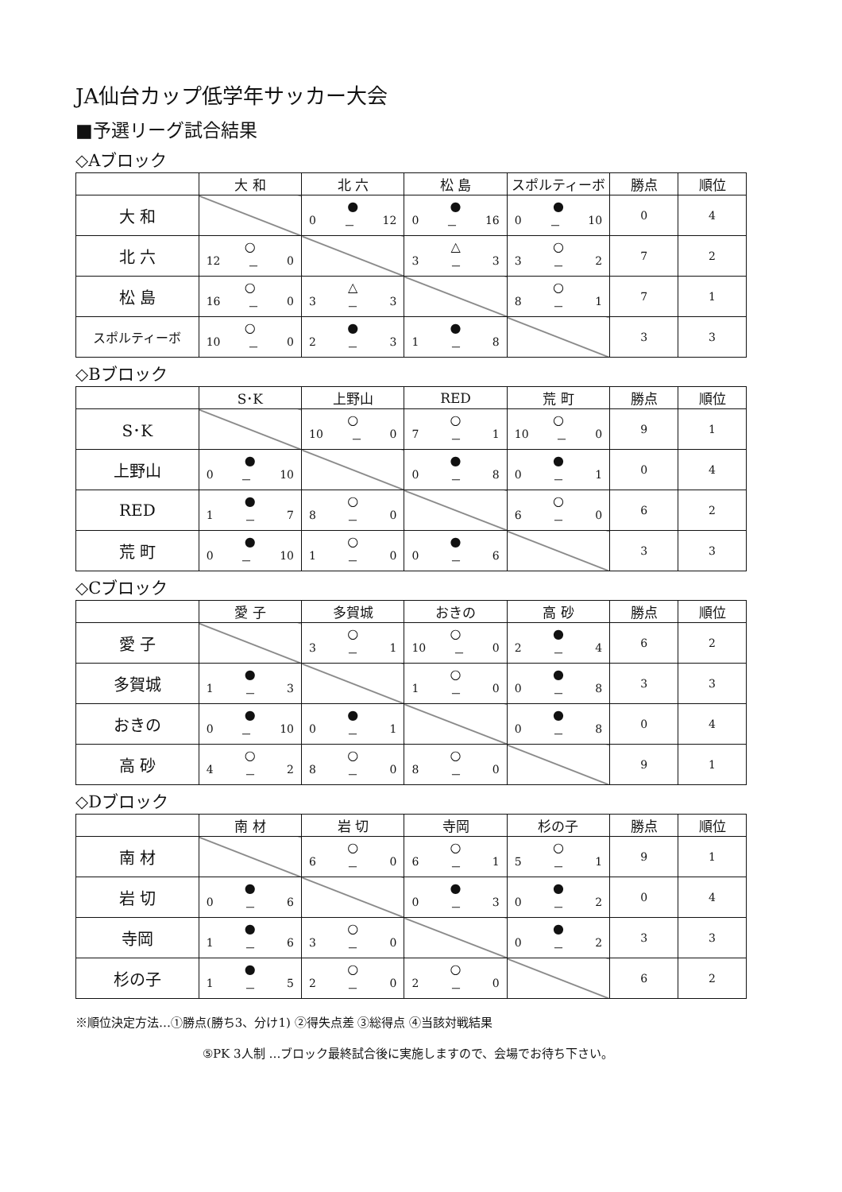JA仙台カップ低学年サッカー大会
■予選リーグ試合結果
◇Aブロック
| | 大 和 | 北 六 | 松 島 | スポルティーボ | 勝点 | 順位 |
| --- | --- | --- | --- | --- | --- | --- |
| 大 和 | | ● 0 － 12 | ● 0 － 16 | ● 0 － 10 | 0 | 4 |
| 北 六 | ○ 12 － 0 | | △ 3 － 3 | ○ 3 － 2 | 7 | 2 |
| 松 島 | ○ 16 － 0 | △ 3 － 3 | | ○ 8 － 1 | 7 | 1 |
| スポルティーボ | ○ 10 － 0 | ● 2 － 3 | ● 1 － 8 | | 3 | 3 |
◇Bブロック
| | S･K | 上野山 | RED | 荒 町 | 勝点 | 順位 |
| --- | --- | --- | --- | --- | --- | --- |
| S･K | | ○ 10 － 0 | ○ 7 － 1 | ○ 10 － 0 | 9 | 1 |
| 上野山 | ● 0 － 10 | | ● 0 － 8 | ● 0 － 1 | 0 | 4 |
| RED | ● 1 － 7 | ○ 8 － 0 | | ○ 6 － 0 | 6 | 2 |
| 荒 町 | ● 0 － 10 | ○ 1 － 0 | ● 0 － 6 | | 3 | 3 |
◇Cブロック
| | 愛 子 | 多賀城 | おきの | 高 砂 | 勝点 | 順位 |
| --- | --- | --- | --- | --- | --- | --- |
| 愛 子 | | ○ 3 － 1 | ○ 10 － 0 | ● 2 － 4 | 6 | 2 |
| 多賀城 | ● 1 － 3 | | ○ 1 － 0 | ● 0 － 8 | 3 | 3 |
| おきの | ● 0 － 10 | ● 0 － 1 | | ● 0 － 8 | 0 | 4 |
| 高 砂 | ○ 4 － 2 | ○ 8 － 0 | ○ 8 － 0 | | 9 | 1 |
◇Dブロック
| | 南 材 | 岩 切 | 寺岡 | 杉の子 | 勝点 | 順位 |
| --- | --- | --- | --- | --- | --- | --- |
| 南 材 | | ○ 6 － 0 | ○ 6 － 1 | ○ 5 － 1 | 9 | 1 |
| 岩 切 | ● 0 － 6 | | ● 0 － 3 | ● 0 － 2 | 0 | 4 |
| 寺岡 | ● 1 － 6 | ○ 3 － 0 | | ● 0 － 2 | 3 | 3 |
| 杉の子 | ● 1 － 5 | ○ 2 － 0 | ○ 2 － 0 | | 6 | 2 |
※順位決定方法…①勝点(勝ち3、分け1) ②得失点差 ③総得点 ④当該対戦結果
⑤PK 3人制 …ブロック最終試合後に実施しますので、会場でお待ち下さい。